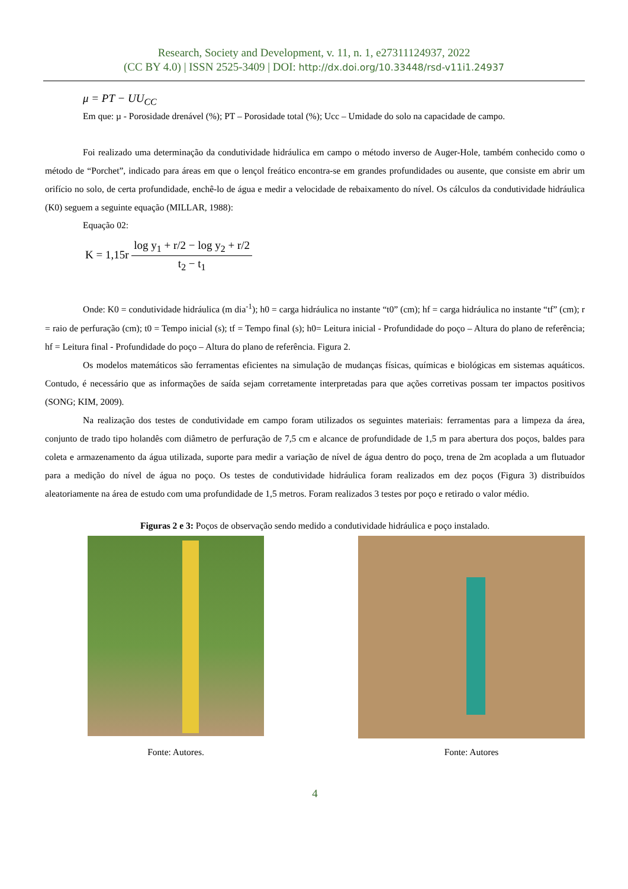Research, Society and Development, v. 11, n. 1, e27311124937, 2022
(CC BY 4.0) | ISSN 2525-3409 | DOI: http://dx.doi.org/10.33448/rsd-v11i1.24937
μ = PT − UU<sub>CC</sub>
Em que: µ - Porosidade drenável (%); PT – Porosidade total (%); Ucc – Umidade do solo na capacidade de campo.
Foi realizado uma determinação da condutividade hidráulica em campo o método inverso de Auger-Hole, também conhecido como o método de “Porchet”, indicado para áreas em que o lençol freático encontra-se em grandes profundidades ou ausente, que consiste em abrir um orifício no solo, de certa profundidade, enchê-lo de água e medir a velocidade de rebaixamento do nível. Os cálculos da condutividade hidráulica (K0) seguem a seguinte equação (MILLAR, 1988):
Equação 02:
K = 1,15r
log y<sub>1</sub> + r/2 − log y<sub>2</sub> + r/2 t<sub>2</sub> − t<sub>1</sub>
Onde: K0 = condutividade hidráulica (m dia<sup>-1</sup>); h0 = carga hidráulica no instante “t0” (cm); hf = carga hidráulica no instante “tf” (cm); r = raio de perfuração (cm); t0 = Tempo inicial (s); tf = Tempo final (s); h0= Leitura inicial - Profundidade do poço – Altura do plano de referência; hf = Leitura final - Profundidade do poço – Altura do plano de referência. Figura 2.
Os modelos matemáticos são ferramentas eficientes na simulação de mudanças físicas, químicas e biológicas em sistemas aquáticos. Contudo, é necessário que as informações de saída sejam corretamente interpretadas para que ações corretivas possam ter impactos positivos (SONG; KIM, 2009).
Na realização dos testes de condutividade em campo foram utilizados os seguintes materiais: ferramentas para a limpeza da área, conjunto de trado tipo holandês com diâmetro de perfuração de 7,5 cm e alcance de profundidade de 1,5 m para abertura dos poços, baldes para coleta e armazenamento da água utilizada, suporte para medir a variação de nível de água dentro do poço, trena de 2m acoplada a um flutuador para a medição do nível de água no poço. Os testes de condutividade hidráulica foram realizados em dez poços (Figura 3) distribuídos aleatoriamente na área de estudo com uma profundidade de 1,5 metros. Foram realizados 3 testes por poço e retirado o valor médio.
Figuras 2 e 3: Poços de observação sendo medido a condutividade hidráulica e poço instalado.
Fonte: Autores.
Fonte: Autores
4